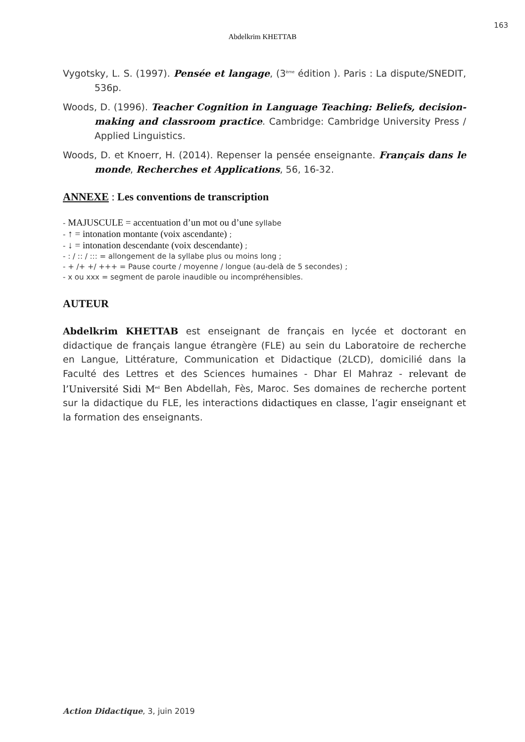163
Abdelkrim KHETTAB
Vygotsky, L. S. (1997). Pensée et langage, (3<sup>ème</sup> édition ). Paris : La dispute/SNEDIT, 536p.
Woods, D. (1996). Teacher Cognition in Language Teaching: Beliefs, decision-making and classroom practice. Cambridge: Cambridge University Press / Applied Linguistics.
Woods, D. et Knoerr, H. (2014). Repenser la pensée enseignante. Français dans le monde, Recherches et Applications, 56, 16-32.
ANNEXE : Les conventions de transcription
- MAJUSCULE = accentuation d’un mot ou d’une syllabe
- ↑ = intonation montante (voix ascendante) ;
- ↓ = intonation descendante (voix descendante) ;
- : / :: / ::: = allongement de la syllabe plus ou moins long ;
- + /+ +/ +++ = Pause courte / moyenne / longue (au-delà de 5 secondes) ;
- x ou xxx = segment de parole inaudible ou incompréhensibles.
AUTEUR
Abdelkrim KHETTAB est enseignant de français en lycée et doctorant en didactique de français langue étrangère (FLE) au sein du Laboratoire de recherche en Langue, Littérature, Communication et Didactique (2LCD), domicilié dans la Faculté des Lettres et des Sciences humaines - Dhar El Mahraz - relevant de l’Université Sidi M<sup>ed</sup> Ben Abdellah, Fès, Maroc. Ses domaines de recherche portent sur la didactique du FLE, les interactions didactiques en classe, l’agir enseignant et la formation des enseignants.
Action Didactique, 3, juin 2019